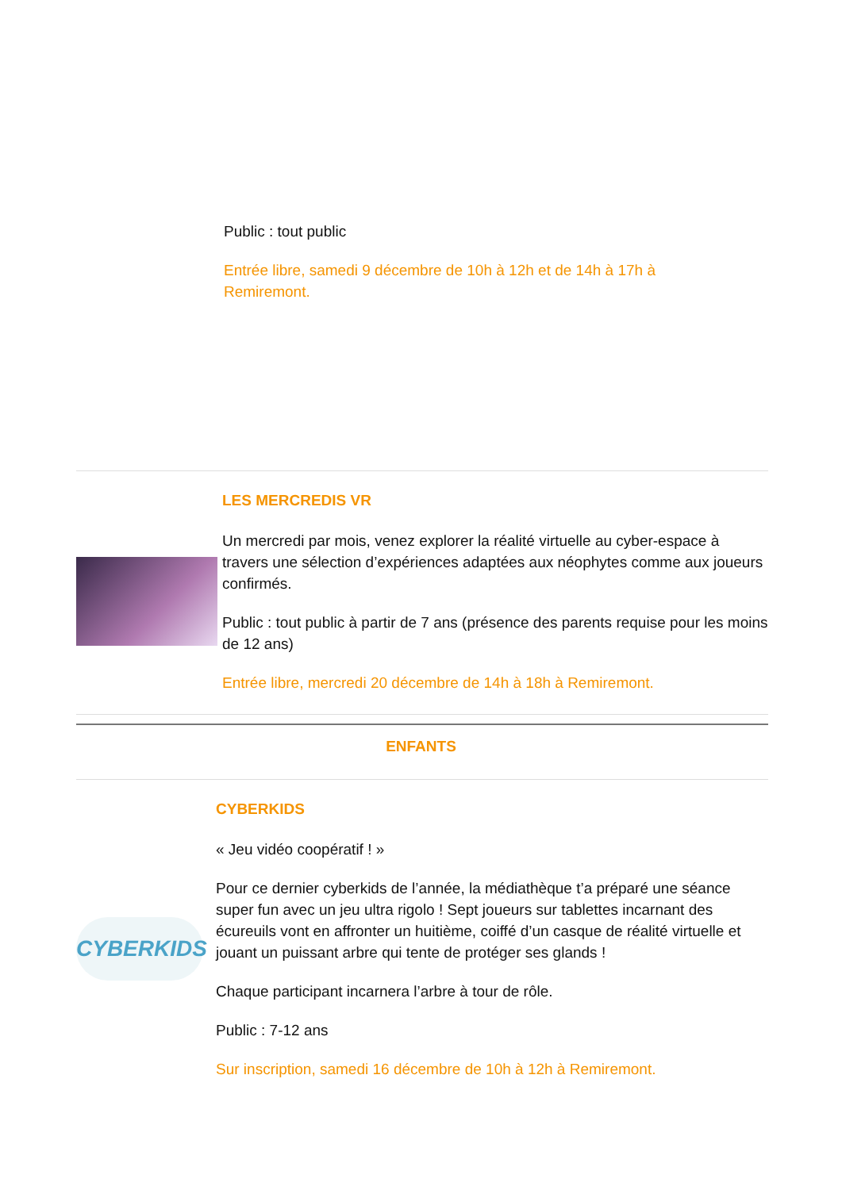Public : tout public
Entrée libre, samedi 9 décembre de 10h à 12h et de 14h à 17h à Remiremont.
LES MERCREDIS VR
Un mercredi par mois, venez explorer la réalité virtuelle au cyber-espace à travers une sélection d’expériences adaptées aux néophytes comme aux joueurs confirmés.
Public : tout public à partir de 7 ans (présence des parents requise pour les moins de 12 ans)
Entrée libre, mercredi 20 décembre de 14h à 18h à Remiremont.
ENFANTS
CYBERKIDS
CYBERKIDS
« Jeu vidéo coopératif ! »
Pour ce dernier cyberkids de l’année, la médiathèque t’a préparé une séance super fun avec un jeu ultra rigolo ! Sept joueurs sur tablettes incarnant des écureuils vont en affronter un huitième, coiffé d’un casque de réalité virtuelle et jouant un puissant arbre qui tente de protéger ses glands !
Chaque participant incarnera l’arbre à tour de rôle.
Public : 7-12 ans
Sur inscription, samedi 16 décembre de 10h à 12h à Remiremont.